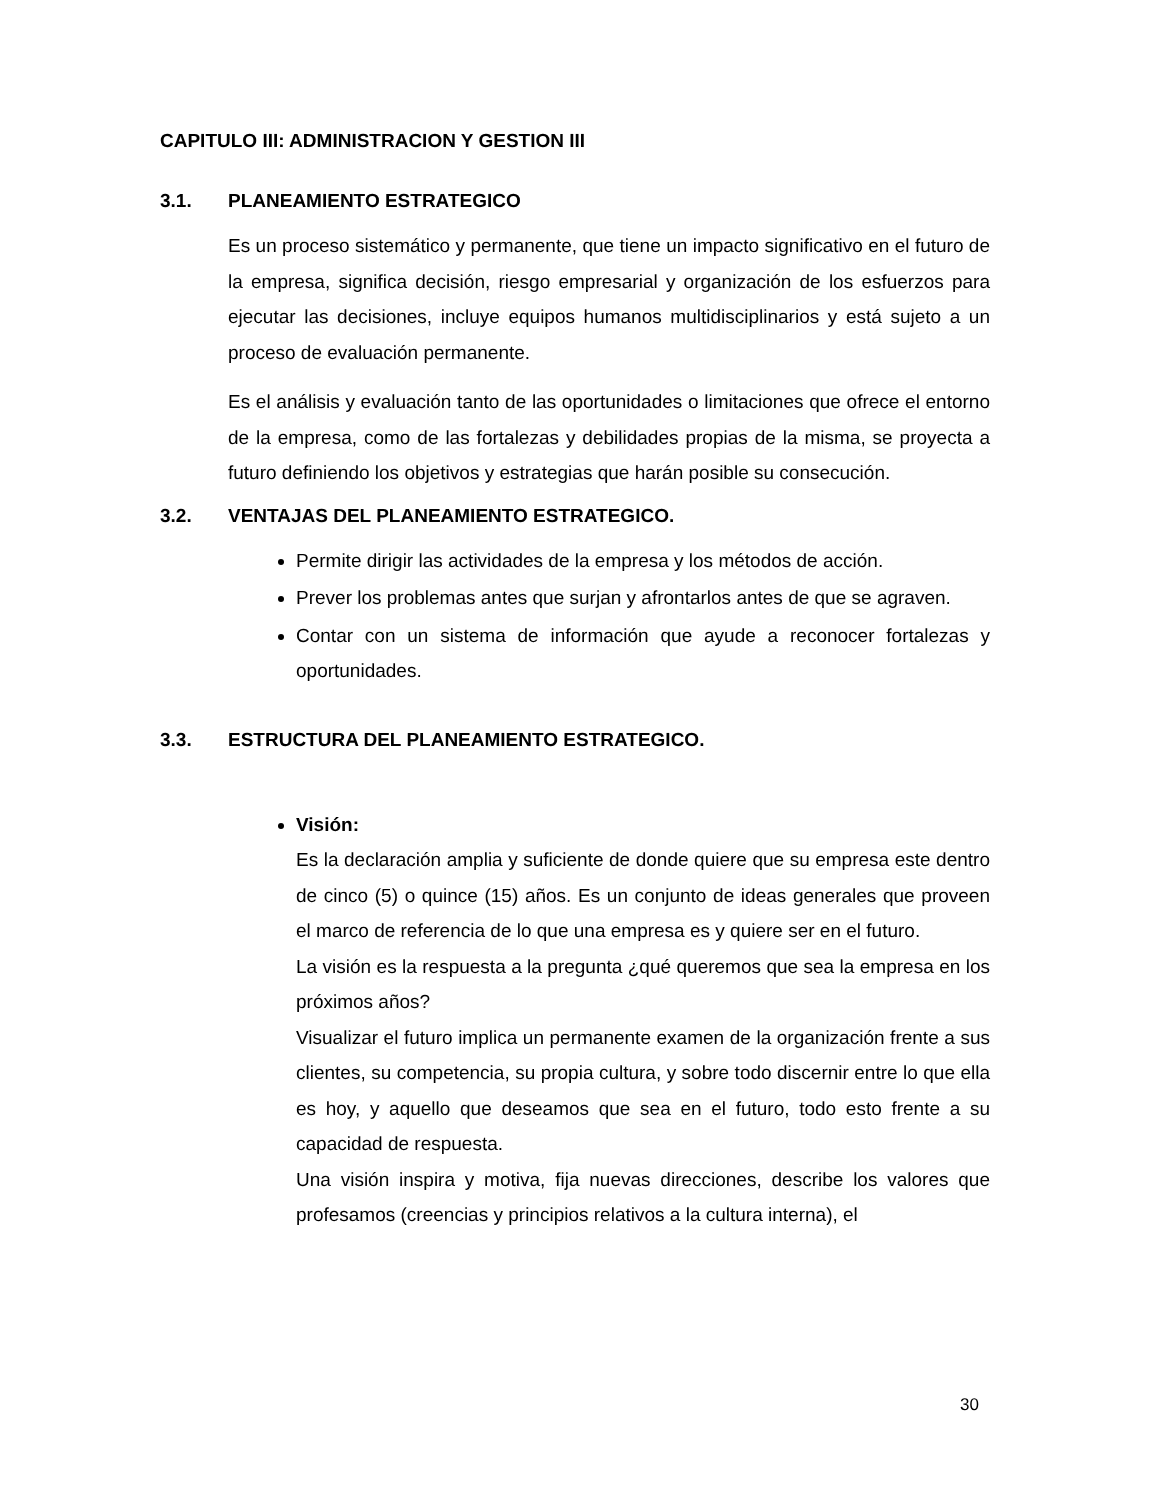CAPITULO III: ADMINISTRACION Y GESTION III
3.1. PLANEAMIENTO ESTRATEGICO
Es un proceso sistemático y permanente, que tiene un impacto significativo en el futuro de la empresa, significa decisión, riesgo empresarial y organización de los esfuerzos para ejecutar las decisiones, incluye equipos humanos multidisciplinarios y está sujeto a un proceso de evaluación permanente.
Es el análisis y evaluación tanto de las oportunidades o limitaciones que ofrece el entorno de la empresa, como de las fortalezas y debilidades propias de la misma, se proyecta a futuro definiendo los objetivos y estrategias que harán posible su consecución.
3.2. VENTAJAS DEL PLANEAMIENTO ESTRATEGICO.
Permite dirigir las actividades de la empresa y los métodos de acción.
Prever los problemas antes que surjan y afrontarlos antes de que se agraven.
Contar con un sistema de información que ayude a reconocer fortalezas y oportunidades.
3.3. ESTRUCTURA DEL PLANEAMIENTO ESTRATEGICO.
Visión:
Es la declaración amplia y suficiente de donde quiere que su empresa este dentro de cinco (5) o quince (15) años. Es un conjunto de ideas generales que proveen el marco de referencia de lo que una empresa es y quiere ser en el futuro.
La visión es la respuesta a la pregunta ¿qué queremos que sea la empresa en los próximos años?
Visualizar el futuro implica un permanente examen de la organización frente a sus clientes, su competencia, su propia cultura, y sobre todo discernir entre lo que ella es hoy, y aquello que deseamos que sea en el futuro, todo esto frente a su capacidad de respuesta.
Una visión inspira y motiva, fija nuevas direcciones, describe los valores que profesamos (creencias y principios relativos a la cultura interna), el
30